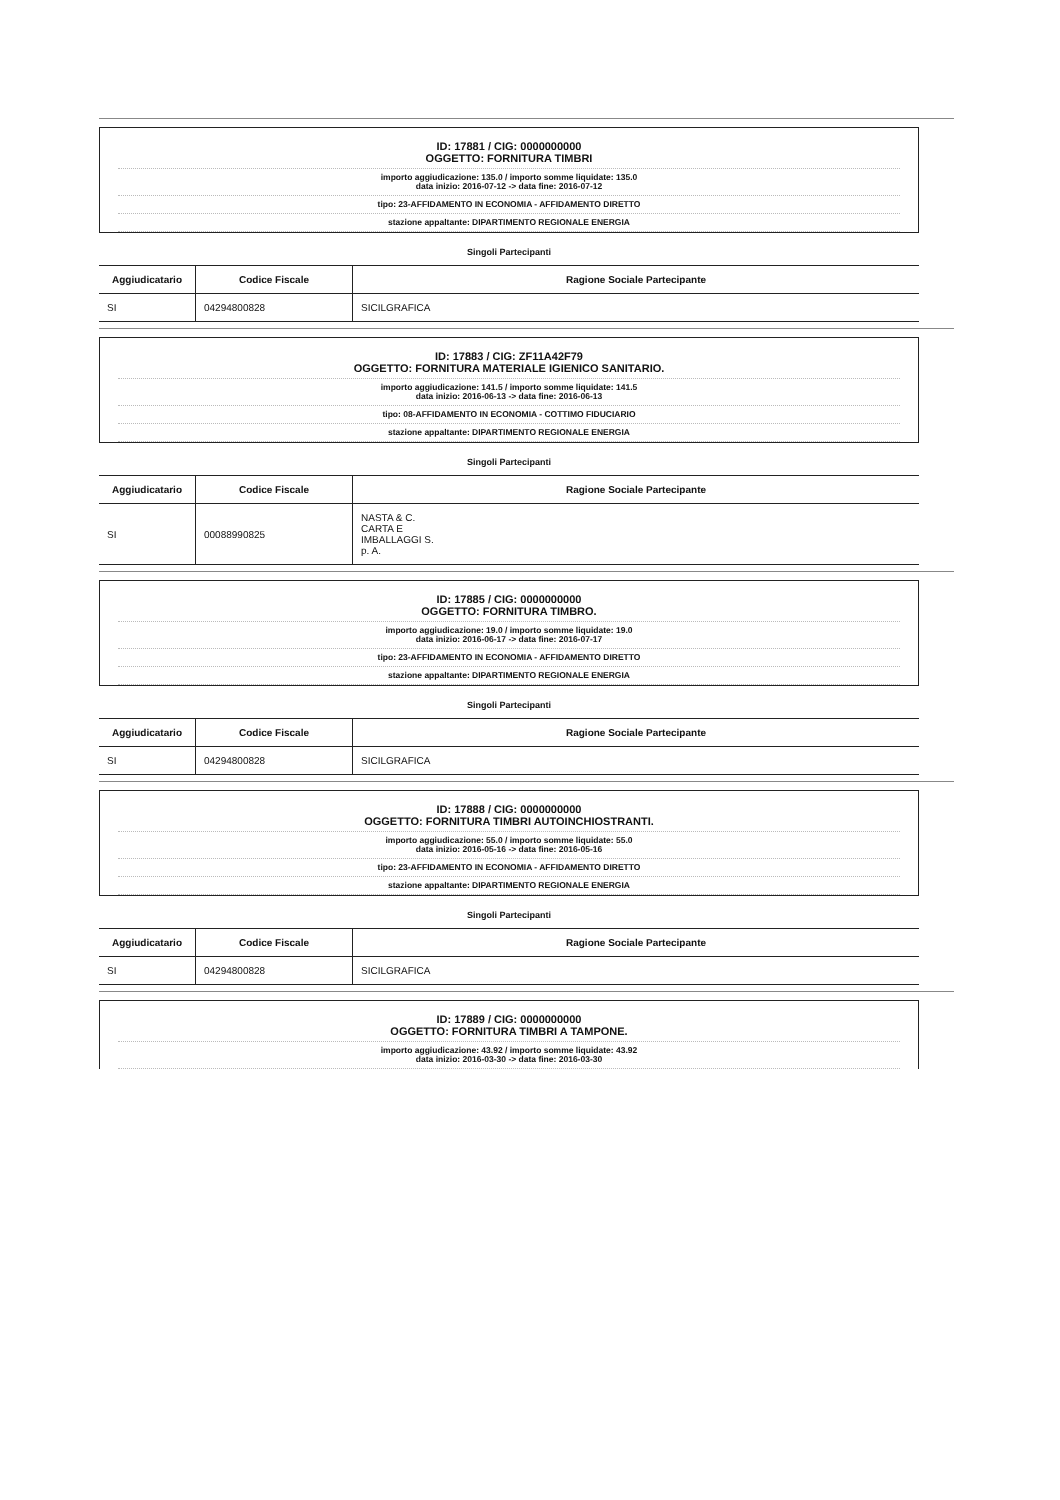ID: 17881 / CIG: 0000000000
OGGETTO: FORNITURA TIMBRI
importo aggiudicazione: 135.0 / importo somme liquidate: 135.0
data inizio: 2016-07-12 -> data fine: 2016-07-12
tipo: 23-AFFIDAMENTO IN ECONOMIA - AFFIDAMENTO DIRETTO
stazione appaltante: DIPARTIMENTO REGIONALE ENERGIA
Singoli Partecipanti
| Aggiudicatario | Codice Fiscale | Ragione Sociale Partecipante |
| --- | --- | --- |
| SI | 04294800828 | SICILGRAFICA |
ID: 17883 / CIG: ZF11A42F79
OGGETTO: FORNITURA MATERIALE IGIENICO SANITARIO.
importo aggiudicazione: 141.5 / importo somme liquidate: 141.5
data inizio: 2016-06-13 -> data fine: 2016-06-13
tipo: 08-AFFIDAMENTO IN ECONOMIA - COTTIMO FIDUCIARIO
stazione appaltante: DIPARTIMENTO REGIONALE ENERGIA
Singoli Partecipanti
| Aggiudicatario | Codice Fiscale | Ragione Sociale Partecipante |
| --- | --- | --- |
| SI | 00088990825 | NASTA & C. CARTA E IMBALLAGGI S. p. A. |
ID: 17885 / CIG: 0000000000
OGGETTO: FORNITURA TIMBRO.
importo aggiudicazione: 19.0 / importo somme liquidate: 19.0
data inizio: 2016-06-17 -> data fine: 2016-07-17
tipo: 23-AFFIDAMENTO IN ECONOMIA - AFFIDAMENTO DIRETTO
stazione appaltante: DIPARTIMENTO REGIONALE ENERGIA
Singoli Partecipanti
| Aggiudicatario | Codice Fiscale | Ragione Sociale Partecipante |
| --- | --- | --- |
| SI | 04294800828 | SICILGRAFICA |
ID: 17888 / CIG: 0000000000
OGGETTO: FORNITURA TIMBRI AUTOINCHIOSTRANTI.
importo aggiudicazione: 55.0 / importo somme liquidate: 55.0
data inizio: 2016-05-16 -> data fine: 2016-05-16
tipo: 23-AFFIDAMENTO IN ECONOMIA - AFFIDAMENTO DIRETTO
stazione appaltante: DIPARTIMENTO REGIONALE ENERGIA
Singoli Partecipanti
| Aggiudicatario | Codice Fiscale | Ragione Sociale Partecipante |
| --- | --- | --- |
| SI | 04294800828 | SICILGRAFICA |
ID: 17889 / CIG: 0000000000
OGGETTO: FORNITURA TIMBRI A TAMPONE.
importo aggiudicazione: 43.92 / importo somme liquidate: 43.92
data inizio: 2016-03-30 -> data fine: 2016-03-30